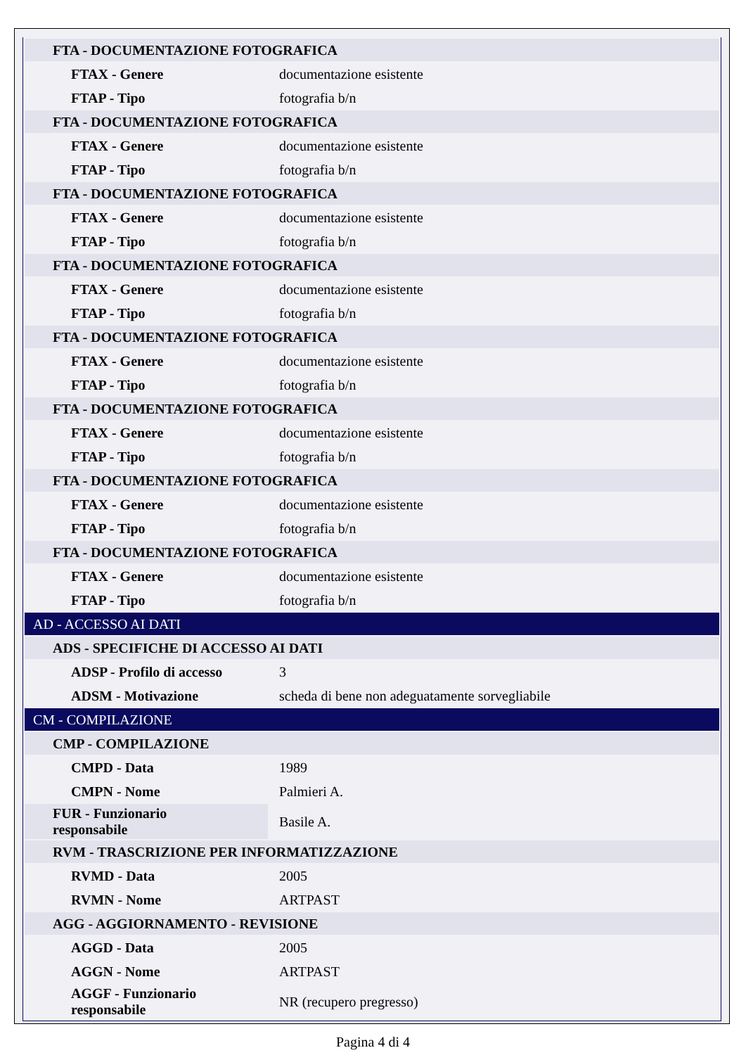| FTA - DOCUMENTAZIONE FOTOGRAFICA | |
| FTAX - Genere | documentazione esistente |
| FTAP - Tipo | fotografia b/n |
| FTA - DOCUMENTAZIONE FOTOGRAFICA | |
| FTAX - Genere | documentazione esistente |
| FTAP - Tipo | fotografia b/n |
| FTA - DOCUMENTAZIONE FOTOGRAFICA | |
| FTAX - Genere | documentazione esistente |
| FTAP - Tipo | fotografia b/n |
| FTA - DOCUMENTAZIONE FOTOGRAFICA | |
| FTAX - Genere | documentazione esistente |
| FTAP - Tipo | fotografia b/n |
| FTA - DOCUMENTAZIONE FOTOGRAFICA | |
| FTAX - Genere | documentazione esistente |
| FTAP - Tipo | fotografia b/n |
| FTA - DOCUMENTAZIONE FOTOGRAFICA | |
| FTAX - Genere | documentazione esistente |
| FTAP - Tipo | fotografia b/n |
| FTA - DOCUMENTAZIONE FOTOGRAFICA | |
| FTAX - Genere | documentazione esistente |
| FTAP - Tipo | fotografia b/n |
| FTA - DOCUMENTAZIONE FOTOGRAFICA | |
| FTAX - Genere | documentazione esistente |
| FTAP - Tipo | fotografia b/n |
| AD - ACCESSO AI DATI | |
| ADS - SPECIFICHE DI ACCESSO AI DATI | |
| ADSP - Profilo di accesso | 3 |
| ADSM - Motivazione | scheda di bene non adeguatamente sorvegliabile |
| CM - COMPILAZIONE | |
| CMP - COMPILAZIONE | |
| CMPD - Data | 1989 |
| CMPN - Nome | Palmieri A. |
| FUR - Funzionario responsabile | Basile A. |
| RVM - TRASCRIZIONE PER INFORMATIZZAZIONE | |
| RVMD - Data | 2005 |
| RVMN - Nome | ARTPAST |
| AGG - AGGIORNAMENTO - REVISIONE | |
| AGGD - Data | 2005 |
| AGGN - Nome | ARTPAST |
| AGGF - Funzionario responsabile | NR (recupero pregresso) |
Pagina 4 di 4